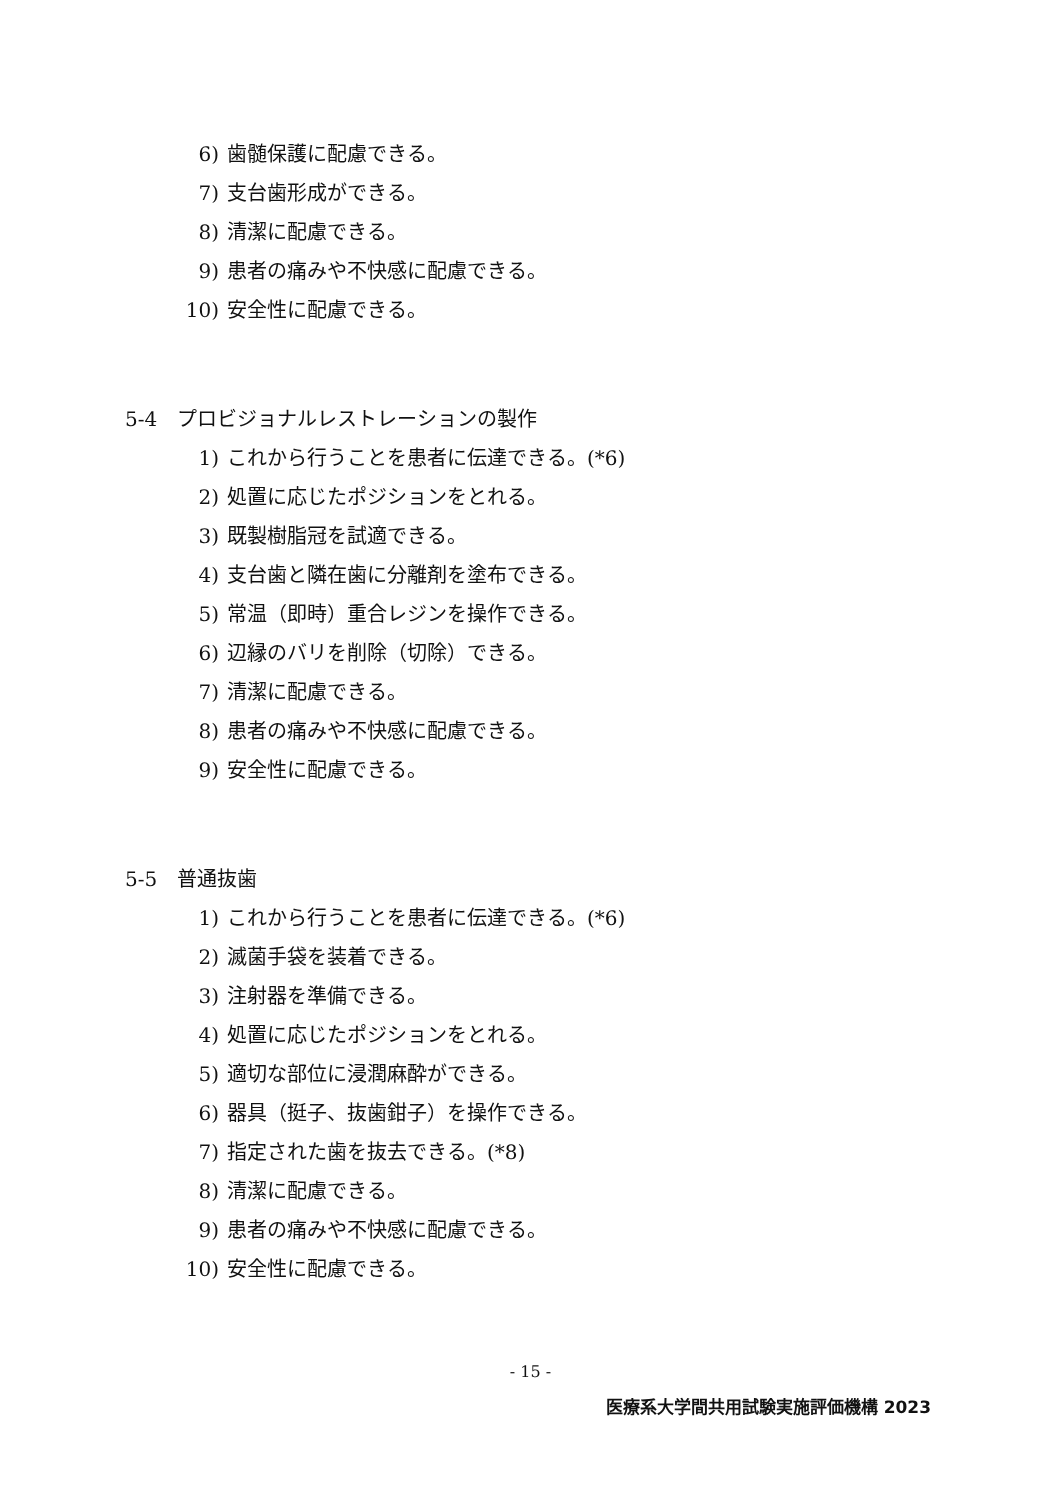6) 歯髄保護に配慮できる。
7) 支台歯形成ができる。
8) 清潔に配慮できる。
9) 患者の痛みや不快感に配慮できる。
10) 安全性に配慮できる。
5-4　プロビジョナルレストレーションの製作
1) これから行うことを患者に伝達できる。(*6)
2) 処置に応じたポジションをとれる。
3) 既製樹脂冠を試適できる。
4) 支台歯と隣在歯に分離剤を塗布できる。
5) 常温（即時）重合レジンを操作できる。
6) 辺縁のバリを削除（切除）できる。
7) 清潔に配慮できる。
8) 患者の痛みや不快感に配慮できる。
9) 安全性に配慮できる。
5-5　普通抜歯
1) これから行うことを患者に伝達できる。(*6)
2) 滅菌手袋を装着できる。
3) 注射器を準備できる。
4) 処置に応じたポジションをとれる。
5) 適切な部位に浸潤麻酔ができる。
6) 器具（挺子、抜歯鉗子）を操作できる。
7) 指定された歯を抜去できる。(*8)
8) 清潔に配慮できる。
9) 患者の痛みや不快感に配慮できる。
10) 安全性に配慮できる。
- 15 -
医療系大学間共用試験実施評価機構 2023